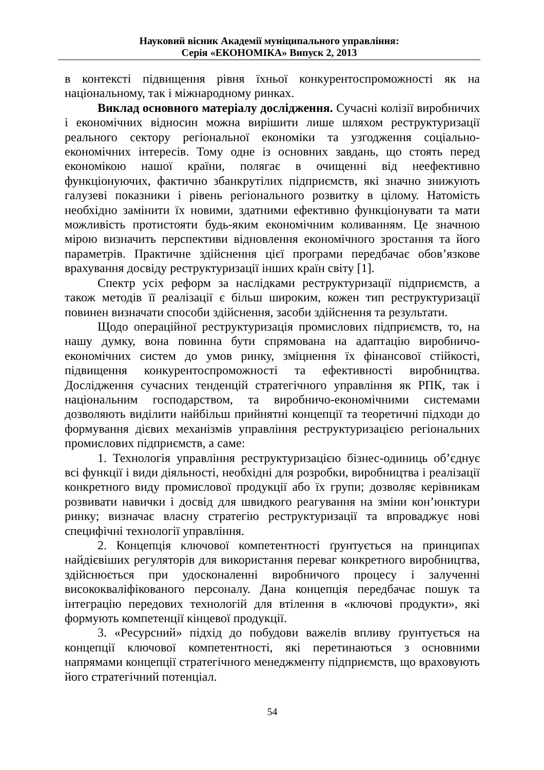Науковий вісник Академії муніципального управління:
Серія «ЕКОНОМІКА» Випуск 2, 2013
в контексті підвищення рівня їхньої конкурентоспроможності як на національному, так і міжнародному ринках.
Виклад основного матеріалу дослідження. Сучасні колізії виробничих і економічних відносин можна вирішити лише шляхом реструктуризації реального сектору регіональної економіки та узгодження соціально-економічних інтересів. Тому одне із основних завдань, що стоять перед економікою нашої країни, полягає в очищенні від неефективно функціонуючих, фактично збанкрутілих підприємств, які значно знижують галузеві показники і рівень регіонального розвитку в цілому. Натомість необхідно замінити їх новими, здатними ефективно функціонувати та мати можливість протистояти будь-яким економічним коливанням. Це значною мірою визначить перспективи відновлення економічного зростання та його параметрів. Практичне здійснення цієї програми передбачає обов’язкове врахування досвіду реструктуризації інших країн світу [1].
Спектр усіх реформ за наслідками реструктуризації підприємств, а також методів її реалізації є більш широким, кожен тип реструктуризації повинен визначати способи здійснення, засоби здійснення та результати.
Щодо операційної реструктуризація промислових підприємств, то, на нашу думку, вона повинна бути спрямована на адаптацію виробничо-економічних систем до умов ринку, зміцнення їх фінансової стійкості, підвищення конкурентоспроможності та ефективності виробництва. Дослідження сучасних тенденцій стратегічного управління як РПК, так і національним господарством, та виробничо-економічними системами дозволяють виділити найбільш прийнятні концепції та теоретичні підходи до формування дієвих механізмів управління реструктуризацією регіональних промислових підприємств, а саме:
1. Технологія управління реструктуризацією бізнес-одиниць об’єднує всі функції і види діяльності, необхідні для розробки, виробництва і реалізації конкретного виду промислової продукції або їх групи; дозволяє керівникам розвивати навички і досвід для швидкого реагування на зміни кон’юнктури ринку; визначає власну стратегію реструктуризації та впроваджує нові специфічні технології управління.
2. Концепція ключової компетентності ґрунтується на принципах найдієвіших регуляторів для використання переваг конкретного виробництва, здійснюється при удосконаленні виробничого процесу і залученні висококваліфікованого персоналу. Дана концепція передбачає пошук та інтеграцію передових технологій для втілення в «ключові продукти», які формують компетенції кінцевої продукції.
3. «Ресурсний» підхід до побудови важелів впливу ґрунтується на концепції ключової компетентності, які перетинаються з основними напрямами концепції стратегічного менеджменту підприємств, що враховують його стратегічний потенціал.
54